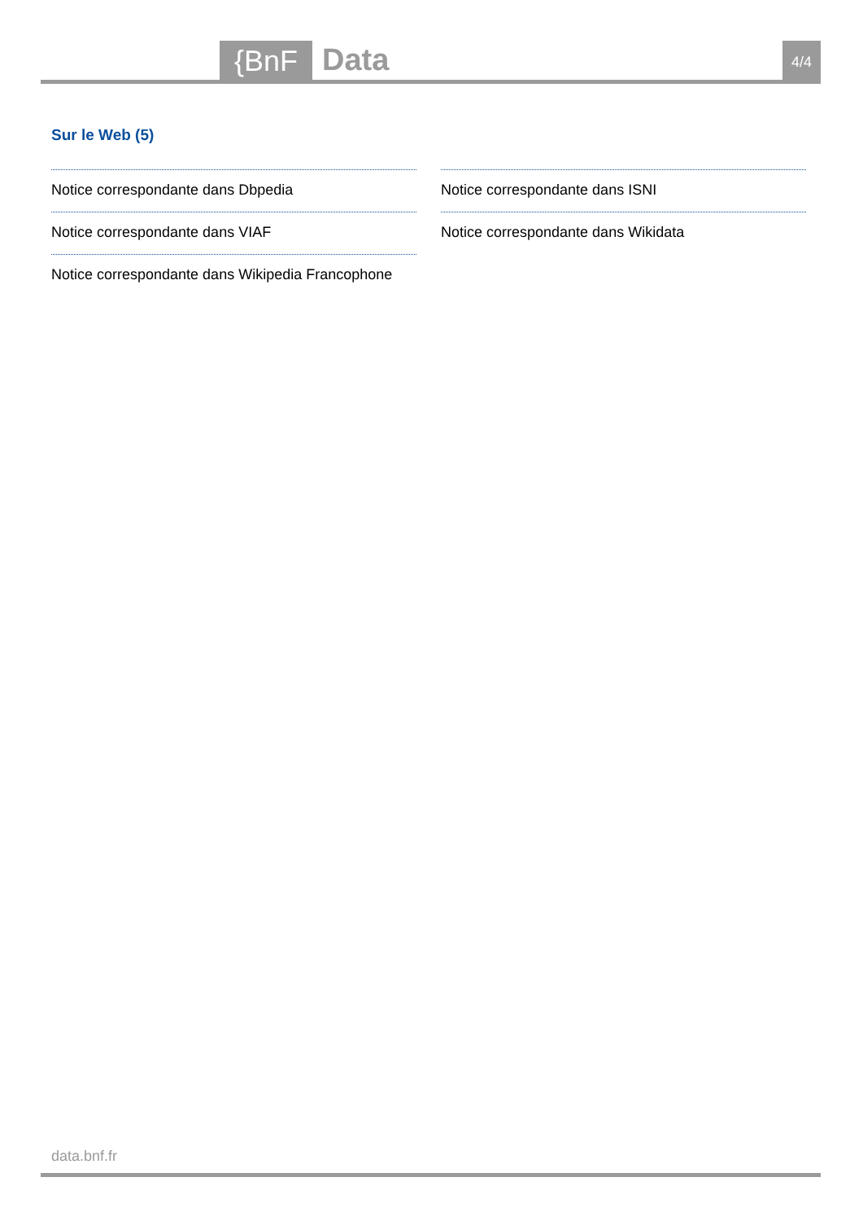{BnF Data 4/4
Sur le Web (5)
Notice correspondante dans Dbpedia
Notice correspondante dans VIAF
Notice correspondante dans Wikipedia Francophone
Notice correspondante dans ISNI
Notice correspondante dans Wikidata
data.bnf.fr